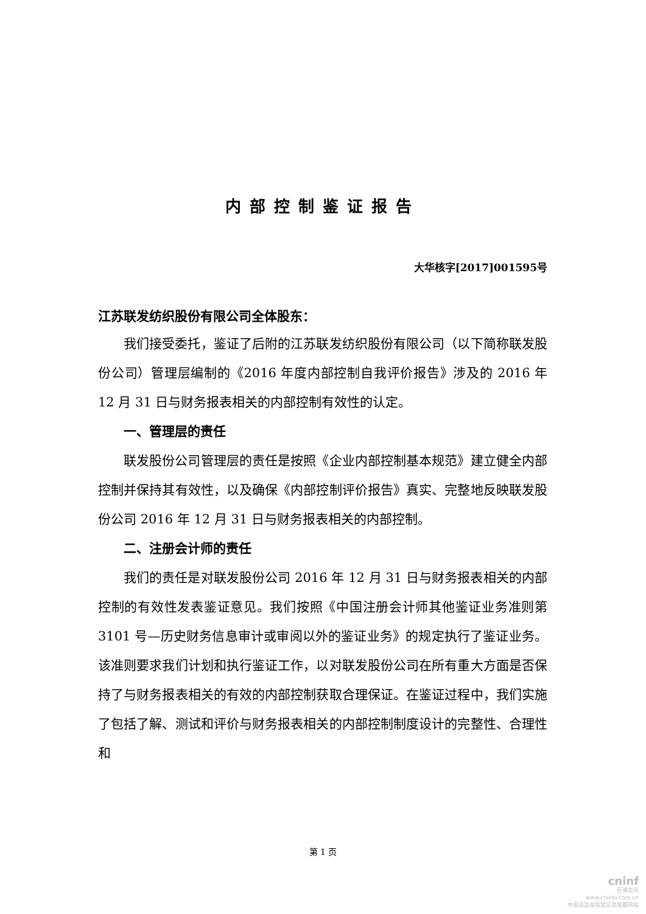内部控制鉴证报告
大华核字[2017]001595号
江苏联发纺织股份有限公司全体股东：
我们接受委托，鉴证了后附的江苏联发纺织股份有限公司（以下简称联发股份公司）管理层编制的《2016 年度内部控制自我评价报告》涉及的 2016 年 12 月 31 日与财务报表相关的内部控制有效性的认定。
一、管理层的责任
联发股份公司管理层的责任是按照《企业内部控制基本规范》建立健全内部控制并保持其有效性，以及确保《内部控制评价报告》真实、完整地反映联发股份公司 2016 年 12 月 31 日与财务报表相关的内部控制。
二、注册会计师的责任
我们的责任是对联发股份公司 2016 年 12 月 31 日与财务报表相关的内部控制的有效性发表鉴证意见。我们按照《中国注册会计师其他鉴证业务准则第 3101 号—历史财务信息审计或审阅以外的鉴证业务》的规定执行了鉴证业务。该准则要求我们计划和执行鉴证工作，以对联发股份公司在所有重大方面是否保持了与财务报表相关的有效的内部控制获取合理保证。在鉴证过程中，我们实施了包括了解、测试和评价与财务报表相关的内部控制制度设计的完整性、合理性和
第 1 页
cninf
巨潮资讯
www.cninfo.com.cn
中国证监会指定信息披露网站